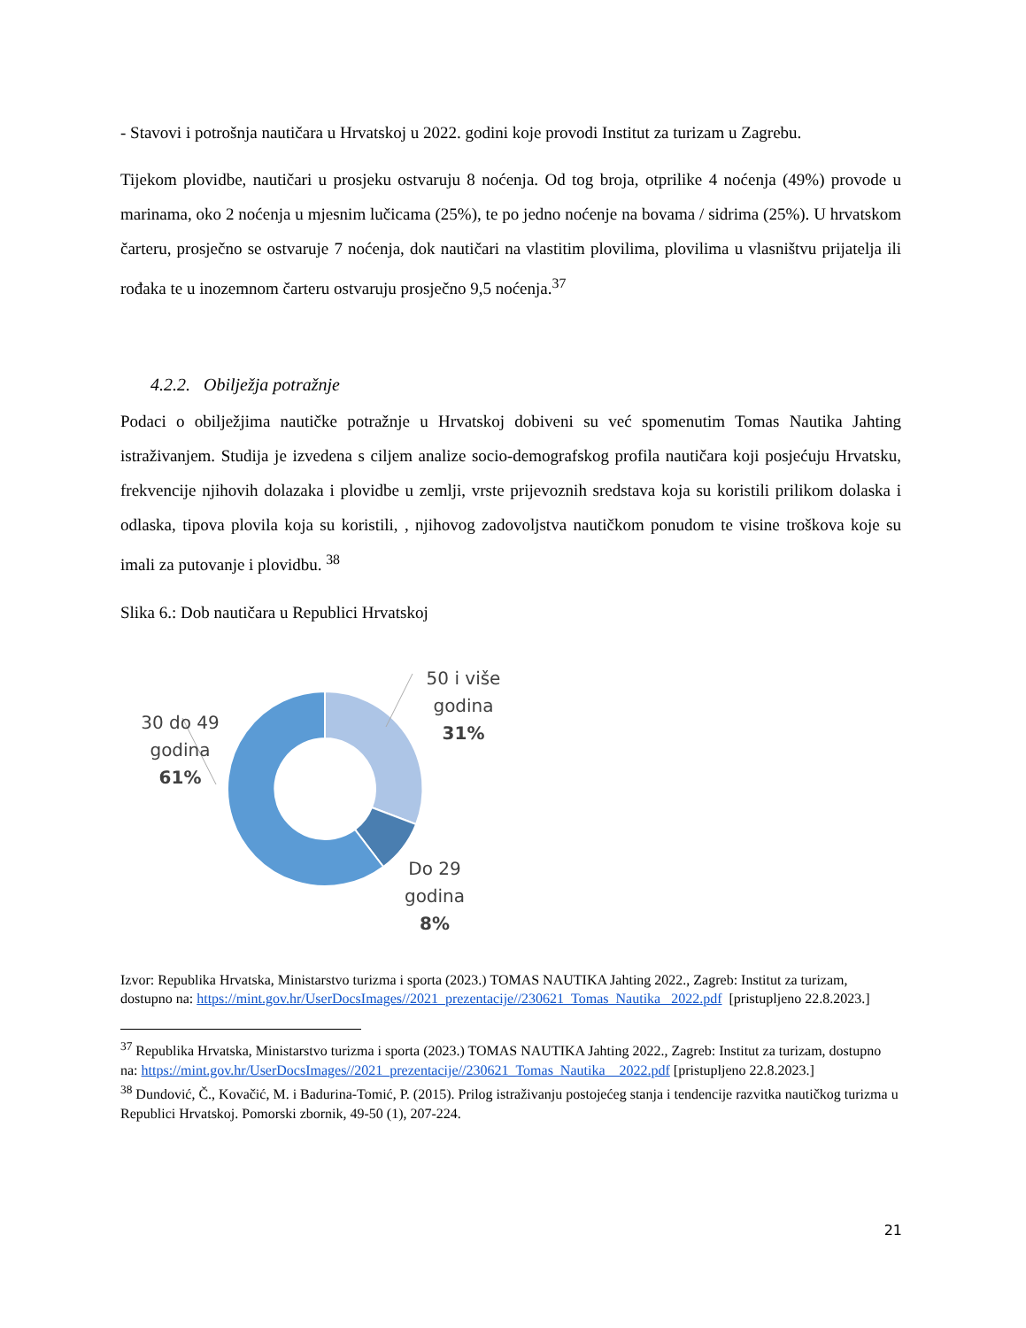- Stavovi i potrošnja nautičara u Hrvatskoj u 2022. godini koje provodi Institut za turizam u Zagrebu.
Tijekom plovidbe, nautičari u prosjeku ostvaruju 8 noćenja. Od tog broja, otprilike 4 noćenja (49%) provode u marinama, oko 2 noćenja u mjesnim lučicama (25%), te po jedno noćenje na bovama / sidrima (25%). U hrvatskom čarteru, prosječno se ostvaruje 7 noćenja, dok nautičari na vlastitim plovilima, plovilima u vlasništvu prijatelja ili rođaka te u inozemnom čarteru ostvaruju prosječno 9,5 noćenja.<sup>37</sup>
4.2.2. Obilježja potražnje
Podaci o obilježjima nautičke potražnje u Hrvatskoj dobiveni su već spomenutim Tomas Nautika Jahting istraživanjem. Studija je izvedena s ciljem analize socio-demografskog profila nautičara koji posjećuju Hrvatsku, frekvencije njihovih dolazaka i plovidbe u zemlji, vrste prijevoznih sredstava koja su koristili prilikom dolaska i odlaska, tipova plovila koja su koristili, , njihovog zadovoljstva nautičkom ponudom te visine troškova koje su imali za putovanje i plovidbu. <sup>38</sup>
Slika 6.: Dob nautičara u Republici Hrvatskoj
30 do 49
godina
61%
50 i više
godina
31%
Do 29
godina
8%
Izvor: Republika Hrvatska, Ministarstvo turizma i sporta (2023.) TOMAS NAUTIKA Jahting 2022., Zagreb: Institut za turizam, dostupno na: https://mint.gov.hr/UserDocsImages//2021_prezentacije//230621_Tomas_Nautika _2022.pdf [pristupljeno 22.8.2023.]
<sup>37</sup> Republika Hrvatska, Ministarstvo turizma i sporta (2023.) TOMAS NAUTIKA Jahting 2022., Zagreb: Institut za turizam, dostupno na: https://mint.gov.hr/UserDocsImages//2021_prezentacije//230621_Tomas_Nautika__2022.pdf [pristupljeno 22.8.2023.]
<sup>38</sup> Dundović, Č., Kovačić, M. i Badurina-Tomić, P. (2015). Prilog istraživanju postojećeg stanja i tendencije razvitka nautičkog turizma u Republici Hrvatskoj. Pomorski zbornik, 49-50 (1), 207-224.
21